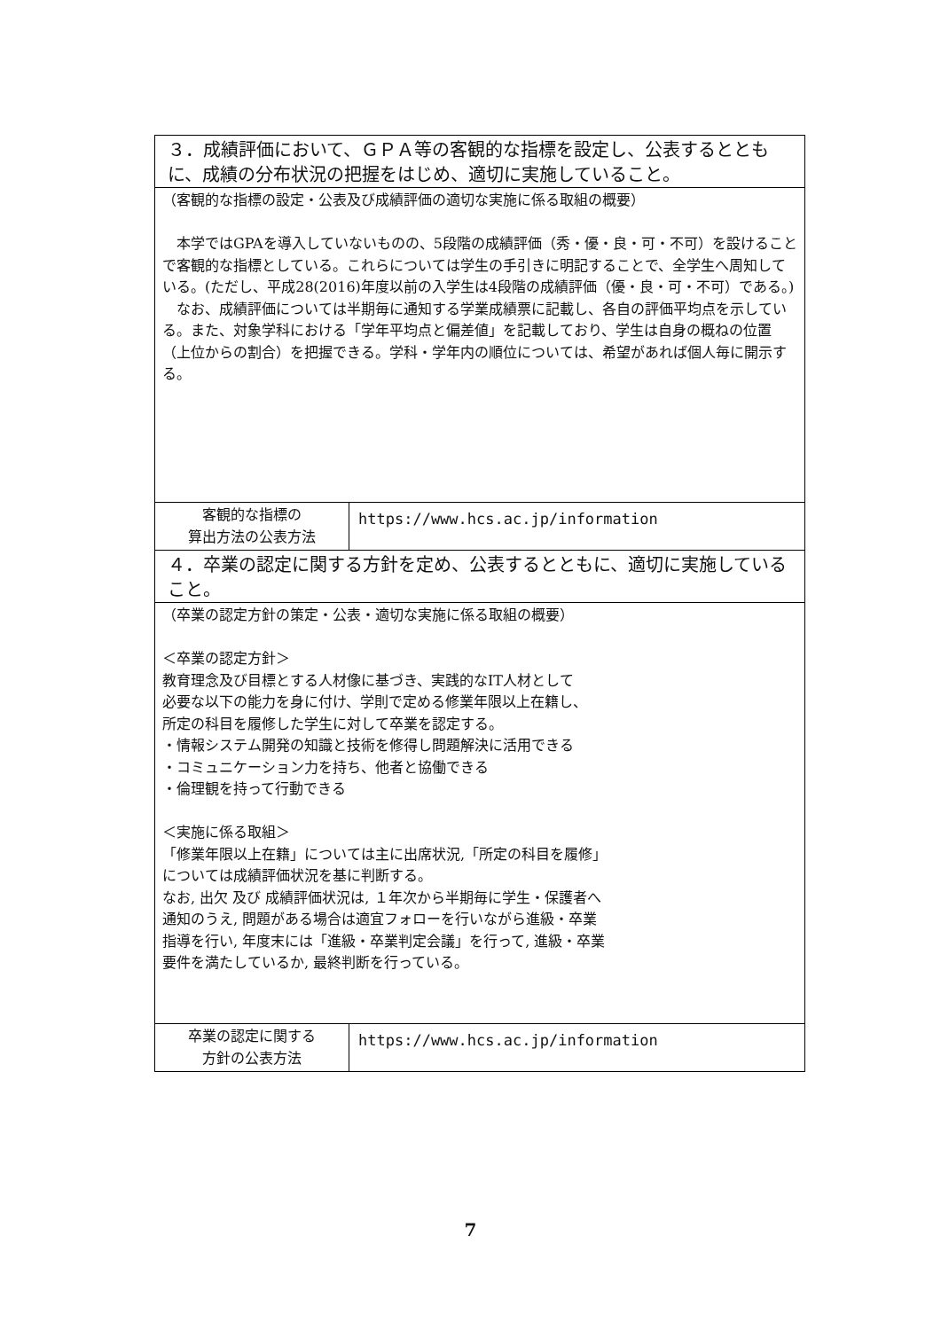| ３．成績評価において、ＧＰＡ等の客観的な指標を設定し、公表するとともに、成績の分布状況の把握をはじめ、適切に実施していること。 | |
| （客観的な指標の設定・公表及び成績評価の適切な実施に係る取組の概要） 本学ではGPAを導入していないものの、5段階の成績評価（秀・優・良・可・不可）を設けることで客観的な指標としている。これらについては学生の手引きに明記することで、全学生へ周知している。(ただし、平成28(2016)年度以前の入学生は4段階の成績評価（優・良・可・不可）である。) なお、成績評価については半期毎に通知する学業成績票に記載し、各自の評価平均点を示している。また、対象学科における「学年平均点と偏差値」を記載しており、学生は自身の概ねの位置（上位からの割合）を把握できる。学科・学年内の順位については、希望があれば個人毎に開示する。 | |
| 客観的な指標の 算出方法の公表方法 | https://www.hcs.ac.jp/information |
| ４．卒業の認定に関する方針を定め、公表するとともに、適切に実施していること。 | |
| （卒業の認定方針の策定・公表・適切な実施に係る取組の概要） ＜卒業の認定方針＞ 教育理念及び目標とする人材像に基づき、実践的なIT人材として 必要な以下の能力を身に付け、学則で定める修業年限以上在籍し、 所定の科目を履修した学生に対して卒業を認定する。 ・情報システム開発の知識と技術を修得し問題解決に活用できる ・コミュニケーション力を持ち、他者と協働できる ・倫理観を持って行動できる ＜実施に係る取組＞ 「修業年限以上在籍」については主に出席状況,「所定の科目を履修」 については成績評価状況を基に判断する。 なお, 出欠 及び 成績評価状況は, １年次から半期毎に学生・保護者へ 通知のうえ, 問題がある場合は適宜フォローを行いながら進級・卒業 指導を行い, 年度末には「進級・卒業判定会議」を行って, 進級・卒業 要件を満たしているか, 最終判断を行っている。 | |
| 卒業の認定に関する 方針の公表方法 | https://www.hcs.ac.jp/information |
7